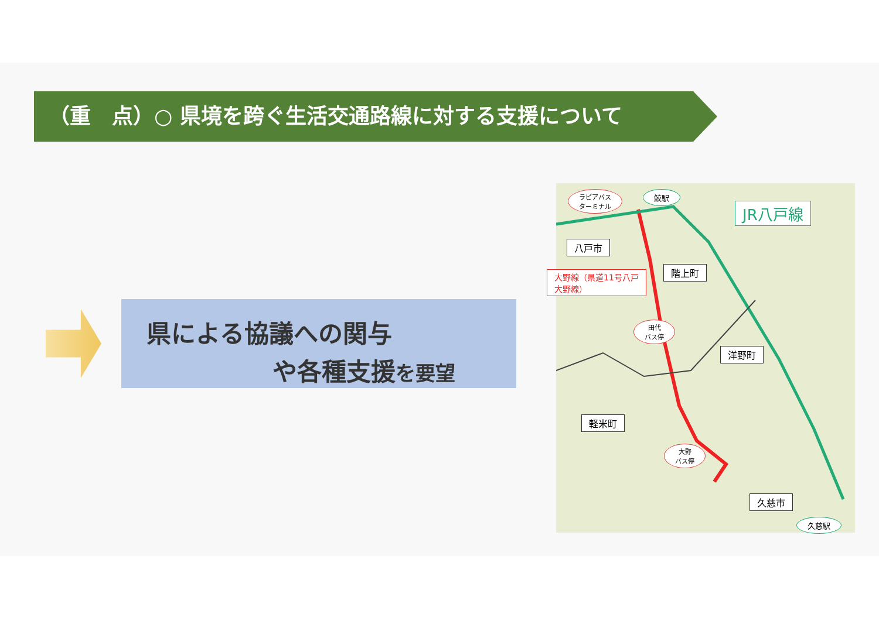（重　点）○ 県境を跨ぐ生活交通路線に対する支援について
県による協議への関与
や各種支援を要望
ラピアバス
ターミナル
鮫駅
JR八戸線
八戸市
階上町
大野線（県道11号八戸
大野線）
田代
バス停
洋野町
軽米町
大野
バス停
久慈市
久慈駅